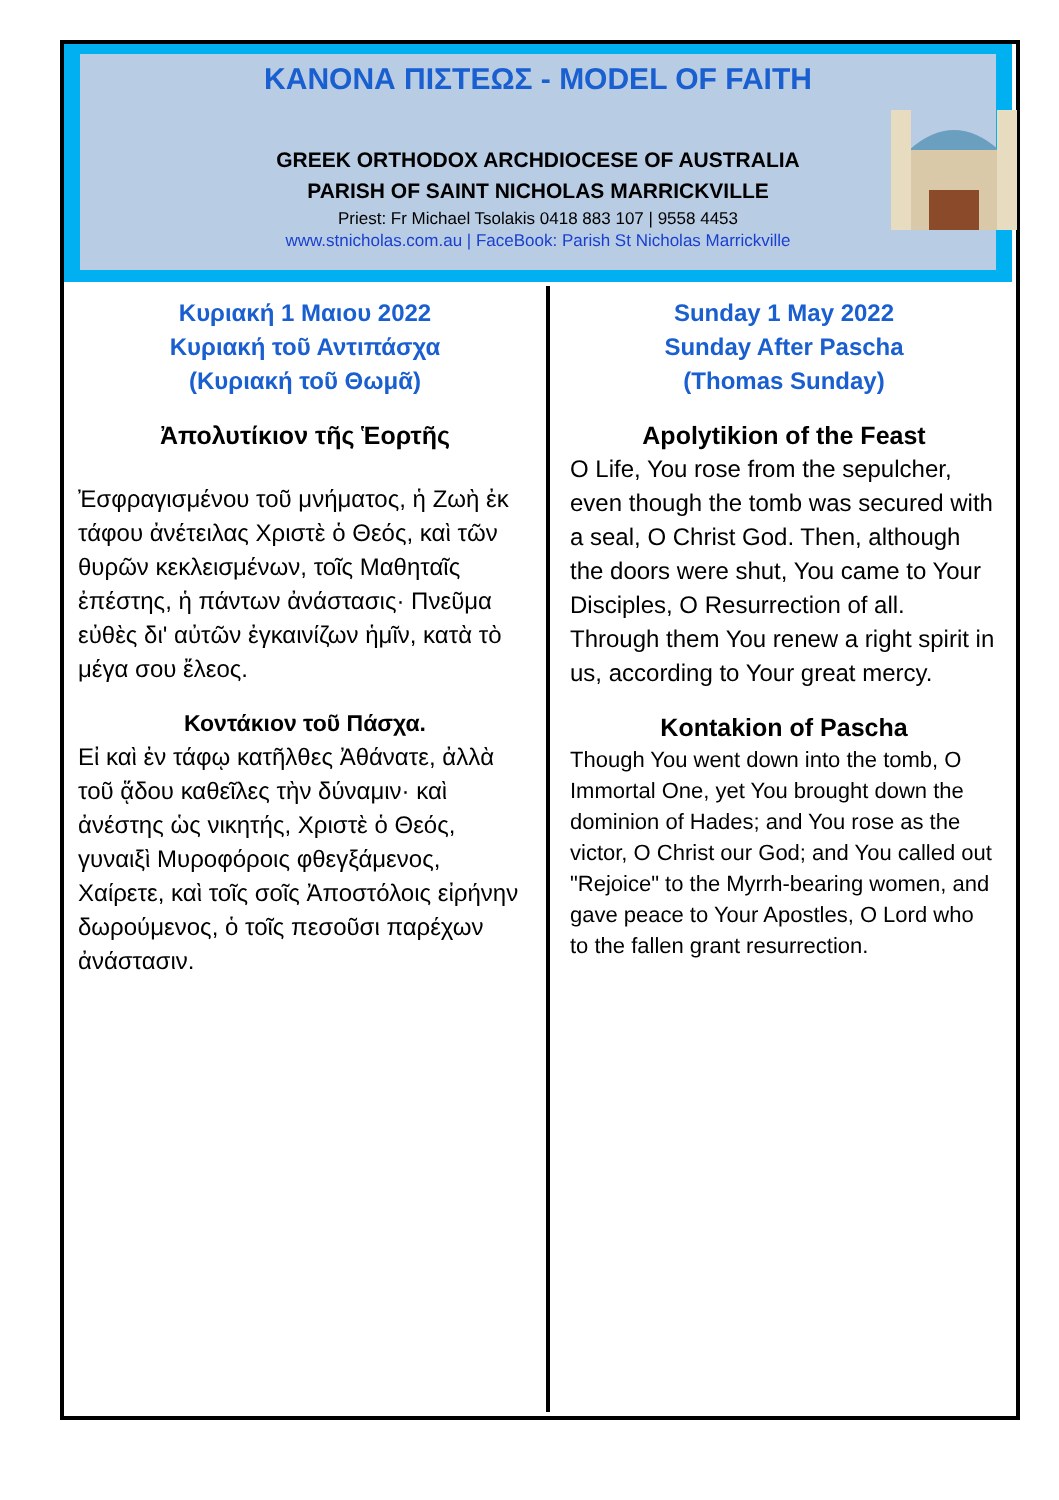ΚΑΝΟΝΑ ΠΙΣΤΕΩΣ - MODEL OF FAITH
GREEK ORTHODOX ARCHDIOCESE OF AUSTRALIA
PARISH OF SAINT NICHOLAS MARRICKVILLE
Priest: Fr Michael Tsolakis 0418 883 107 | 9558 4453
www.stnicholas.com.au | FaceBook: Parish St Nicholas Marrickville
Κυριακή 1 Μαιου 2022
Κυριακή τοῦ Αντιπάσχα
(Κυριακή τοῦ Θωμᾶ)
Ἀπολυτίκιον τῆς Ἑορτῆς
Ἐσφραγισμένου τοῦ μνήματος, ἡ Ζωὴ ἐκ τάφου ἀνέτειλας Χριστὲ ὁ Θεός, καὶ τῶν θυρῶν κεκλεισμένων, τοῖς Μαθηταῖς ἐπέστης, ἡ πάντων ἀνάστασις· Πνεῦμα εὐθὲς δι' αὐτῶν ἐγκαινίζων ἡμῖν, κατὰ τὸ μέγα σου ἔλεος.
Κοντάκιον τοῦ Πάσχα.
Εἰ καὶ ἐν τάφῳ κατῆλθες Ἀθάνατε, ἀλλὰ τοῦ ᾅδου καθεῖλες τὴν δύναμιν· καὶ ἀνέστης ὡς νικητής, Χριστὲ ὁ Θεός, γυναιξὶ Μυροφόροις φθεγξάμενος, Χαίρετε, καὶ τοῖς σοῖς Ἀποστόλοις εἰρήνην δωρούμενος, ὁ τοῖς πεσοῦσι παρέχων ἀνάστασιν.
Sunday 1 May 2022
Sunday After Pascha
(Thomas Sunday)
Apolytikion of the Feast
O Life, You rose from the sepulcher, even though the tomb was secured with a seal, O Christ God. Then, although the doors were shut, You came to Your Disciples, O Resurrection of all. Through them You renew a right spirit in us, according to Your great mercy.
Kontakion of Pascha
Though You went down into the tomb, O Immortal One, yet You brought down the dominion of Hades; and You rose as the victor, O Christ our God; and You called out "Rejoice" to the Myrrh-bearing women, and gave peace to Your Apostles, O Lord who to the fallen grant resurrection.